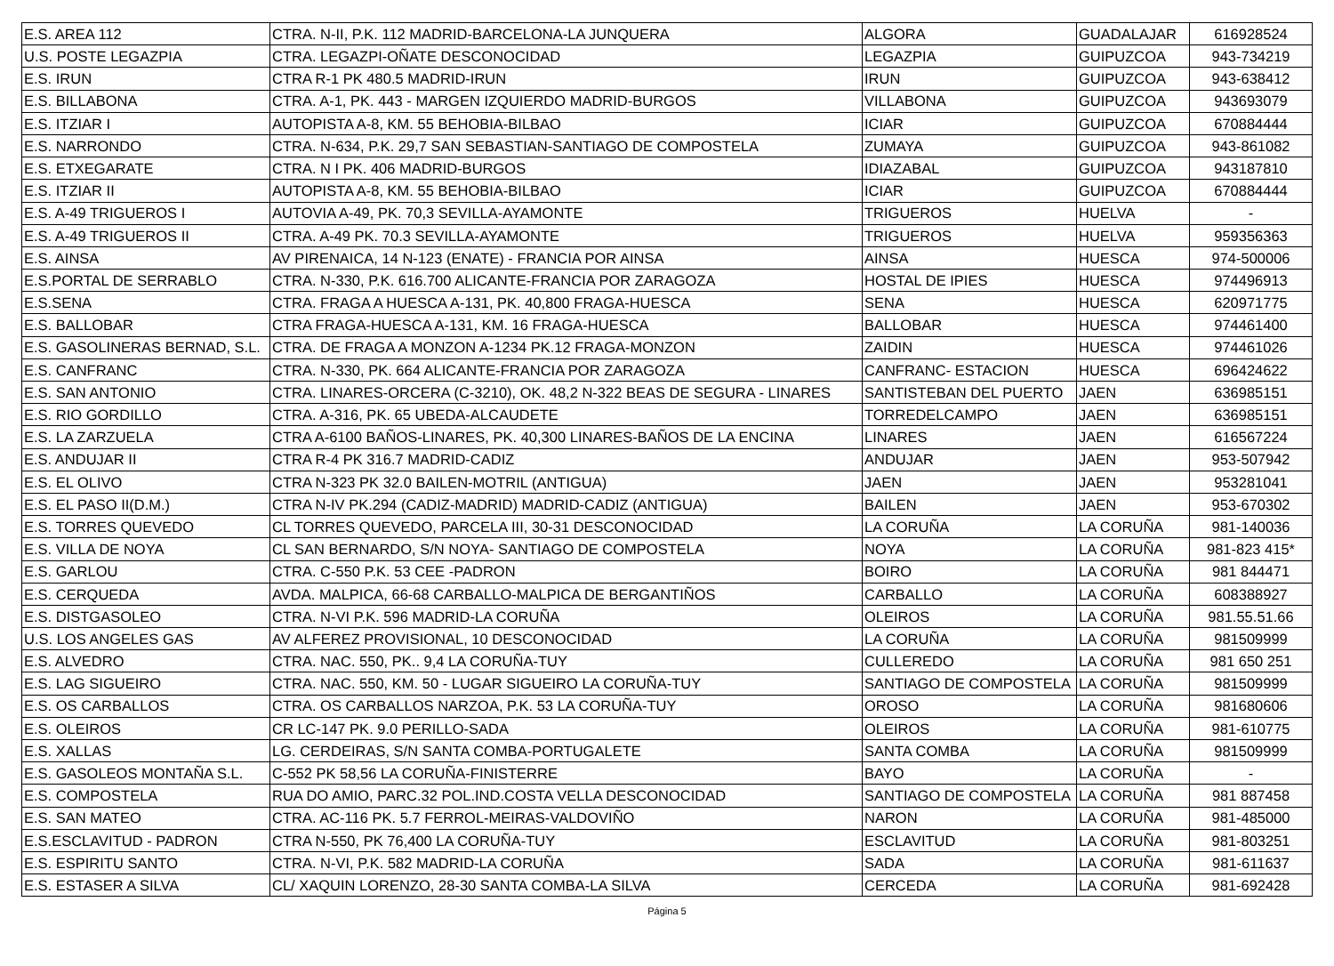| E.S. AREA 112 | CTRA. N-II, P.K. 112 MADRID-BARCELONA-LA JUNQUERA | ALGORA | GUADALAJAR | 616928524 |
| U.S. POSTE LEGAZPIA | CTRA. LEGAZPI-OÑATE DESCONOCIDAD | LEGAZPIA | GUIPUZCOA | 943-734219 |
| E.S. IRUN | CTRA R-1 PK 480.5 MADRID-IRUN | IRUN | GUIPUZCOA | 943-638412 |
| E.S. BILLABONA | CTRA. A-1, PK. 443 - MARGEN IZQUIERDO MADRID-BURGOS | VILLABONA | GUIPUZCOA | 943693079 |
| E.S. ITZIAR I | AUTOPISTA A-8, KM. 55 BEHOBIA-BILBAO | ICIAR | GUIPUZCOA | 670884444 |
| E.S. NARRONDO | CTRA. N-634, P.K. 29,7 SAN SEBASTIAN-SANTIAGO DE COMPOSTELA | ZUMAYA | GUIPUZCOA | 943-861082 |
| E.S. ETXEGARATE | CTRA. N I PK. 406 MADRID-BURGOS | IDIAZABAL | GUIPUZCOA | 943187810 |
| E.S. ITZIAR II | AUTOPISTA A-8, KM. 55 BEHOBIA-BILBAO | ICIAR | GUIPUZCOA | 670884444 |
| E.S. A-49 TRIGUEROS I | AUTOVIA A-49, PK. 70,3 SEVILLA-AYAMONTE | TRIGUEROS | HUELVA | - |
| E.S. A-49 TRIGUEROS II | CTRA. A-49 PK. 70.3 SEVILLA-AYAMONTE | TRIGUEROS | HUELVA | 959356363 |
| E.S. AINSA | AV PIRENAICA, 14 N-123 (ENATE) - FRANCIA POR AINSA | AINSA | HUESCA | 974-500006 |
| E.S.PORTAL DE SERRABLO | CTRA. N-330, P.K. 616.700 ALICANTE-FRANCIA POR ZARAGOZA | HOSTAL DE IPIES | HUESCA | 974496913 |
| E.S.SENA | CTRA. FRAGA A HUESCA A-131, PK. 40,800 FRAGA-HUESCA | SENA | HUESCA | 620971775 |
| E.S. BALLOBAR | CTRA FRAGA-HUESCA A-131, KM. 16 FRAGA-HUESCA | BALLOBAR | HUESCA | 974461400 |
| E.S. GASOLINERAS BERNAD, S.L. | CTRA. DE FRAGA A MONZON A-1234 PK.12 FRAGA-MONZON | ZAIDIN | HUESCA | 974461026 |
| E.S. CANFRANC | CTRA. N-330, PK. 664 ALICANTE-FRANCIA POR ZARAGOZA | CANFRANC- ESTACION | HUESCA | 696424622 |
| E.S. SAN ANTONIO | CTRA. LINARES-ORCERA (C-3210), OK. 48,2 N-322 BEAS DE SEGURA - LINARES | SANTISTEBAN DEL PUERTO | JAEN | 636985151 |
| E.S. RIO GORDILLO | CTRA. A-316, PK. 65 UBEDA-ALCAUDETE | TORREDELCAMPO | JAEN | 636985151 |
| E.S. LA ZARZUELA | CTRA A-6100 BAÑOS-LINARES, PK. 40,300 LINARES-BAÑOS DE LA ENCINA | LINARES | JAEN | 616567224 |
| E.S. ANDUJAR II | CTRA R-4 PK 316.7 MADRID-CADIZ | ANDUJAR | JAEN | 953-507942 |
| E.S. EL OLIVO | CTRA N-323 PK 32.0 BAILEN-MOTRIL (ANTIGUA) | JAEN | JAEN | 953281041 |
| E.S. EL PASO II(D.M.) | CTRA N-IV PK.294 (CADIZ-MADRID) MADRID-CADIZ (ANTIGUA) | BAILEN | JAEN | 953-670302 |
| E.S. TORRES QUEVEDO | CL TORRES QUEVEDO, PARCELA III, 30-31 DESCONOCIDAD | LA CORUÑA | LA CORUÑA | 981-140036 |
| E.S. VILLA DE NOYA | CL SAN BERNARDO, S/N NOYA- SANTIAGO DE COMPOSTELA | NOYA | LA CORUÑA | 981-823 415* |
| E.S. GARLOU | CTRA. C-550 P.K. 53 CEE -PADRON | BOIRO | LA CORUÑA | 981 844471 |
| E.S. CERQUEDA | AVDA. MALPICA, 66-68 CARBALLO-MALPICA DE BERGANTIÑOS | CARBALLO | LA CORUÑA | 608388927 |
| E.S. DISTGASOLEO | CTRA. N-VI P.K. 596 MADRID-LA CORUÑA | OLEIROS | LA CORUÑA | 981.55.51.66 |
| U.S. LOS ANGELES GAS | AV ALFEREZ PROVISIONAL, 10 DESCONOCIDAD | LA CORUÑA | LA CORUÑA | 981509999 |
| E.S. ALVEDRO | CTRA. NAC. 550, PK.. 9,4 LA CORUÑA-TUY | CULLEREDO | LA CORUÑA | 981 650 251 |
| E.S. LAG SIGUEIRO | CTRA. NAC. 550, KM. 50 - LUGAR SIGUEIRO LA CORUÑA-TUY | SANTIAGO DE COMPOSTELA | LA CORUÑA | 981509999 |
| E.S. OS CARBALLOS | CTRA. OS CARBALLOS NARZOA, P.K. 53 LA CORUÑA-TUY | OROSO | LA CORUÑA | 981680606 |
| E.S. OLEIROS | CR LC-147 PK. 9.0 PERILLO-SADA | OLEIROS | LA CORUÑA | 981-610775 |
| E.S. XALLAS | LG. CERDEIRAS, S/N SANTA COMBA-PORTUGALETE | SANTA COMBA | LA CORUÑA | 981509999 |
| E.S. GASOLEOS MONTAÑA S.L. | C-552 PK 58,56 LA CORUÑA-FINISTERRE | BAYO | LA CORUÑA | - |
| E.S. COMPOSTELA | RUA DO AMIO, PARC.32 POL.IND.COSTA VELLA DESCONOCIDAD | SANTIAGO DE COMPOSTELA | LA CORUÑA | 981 887458 |
| E.S. SAN MATEO | CTRA. AC-116 PK. 5.7 FERROL-MEIRAS-VALDOVIÑO | NARON | LA CORUÑA | 981-485000 |
| E.S.ESCLAVITUD - PADRON | CTRA N-550, PK 76,400 LA CORUÑA-TUY | ESCLAVITUD | LA CORUÑA | 981-803251 |
| E.S. ESPIRITU SANTO | CTRA. N-VI, P.K. 582 MADRID-LA CORUÑA | SADA | LA CORUÑA | 981-611637 |
| E.S. ESTASER A SILVA | CL/ XAQUIN LORENZO, 28-30 SANTA COMBA-LA SILVA | CERCEDA | LA CORUÑA | 981-692428 |
Página 5